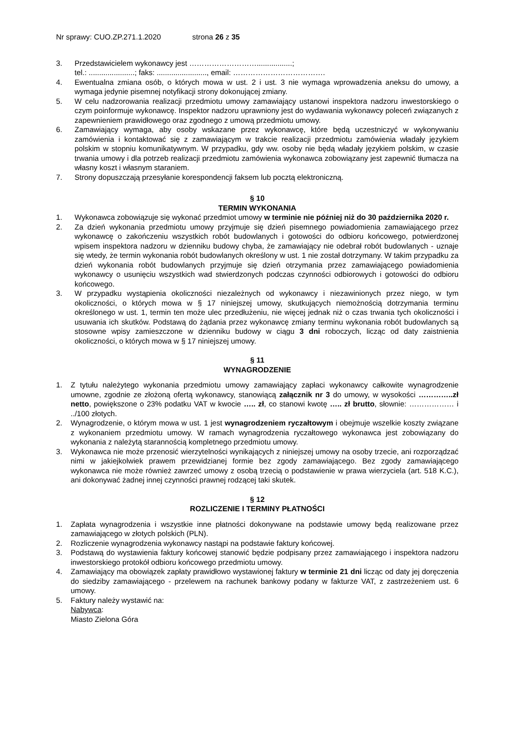Nr sprawy: CUO.ZP.271.1.2020 strona 26 z 35
3. Przedstawicielem wykonawcy jest ……………………….................;
tel.: ......................; faks: ........................, email: ……………………………….
4. Ewentualna zmiana osób, o których mowa w ust. 2 i ust. 3 nie wymaga wprowadzenia aneksu do umowy, a wymaga jedynie pisemnej notyfikacji strony dokonującej zmiany.
5. W celu nadzorowania realizacji przedmiotu umowy zamawiający ustanowi inspektora nadzoru inwestorskiego o czym poinformuje wykonawcę. Inspektor nadzoru uprawniony jest do wydawania wykonawcy poleceń związanych z zapewnieniem prawidłowego oraz zgodnego z umową przedmiotu umowy.
6. Zamawiający wymaga, aby osoby wskazane przez wykonawcę, które będą uczestniczyć w wykonywaniu zamówienia i kontaktować się z zamawiającym w trakcie realizacji przedmiotu zamówienia władały językiem polskim w stopniu komunikatywnym. W przypadku, gdy ww. osoby nie będą władały językiem polskim, w czasie trwania umowy i dla potrzeb realizacji przedmiotu zamówienia wykonawca zobowiązany jest zapewnić tłumacza na własny koszt i własnym staraniem.
7. Strony dopuszczają przesyłanie korespondencji faksem lub pocztą elektroniczną.
§ 10
TERMIN WYKONANIA
1. Wykonawca zobowiązuje się wykonać przedmiot umowy w terminie nie później niż do 30 października 2020 r.
2. Za dzień wykonania przedmiotu umowy przyjmuje się dzień pisemnego powiadomienia zamawiającego przez wykonawcę o zakończeniu wszystkich robót budowlanych i gotowości do odbioru końcowego, potwierdzonej wpisem inspektora nadzoru w dzienniku budowy chyba, że zamawiający nie odebrał robót budowlanych - uznaje się wtedy, że termin wykonania robót budowlanych określony w ust. 1 nie został dotrzymany. W takim przypadku za dzień wykonania robót budowlanych przyjmuje się dzień otrzymania przez zamawiającego powiadomienia wykonawcy o usunięciu wszystkich wad stwierdzonych podczas czynności odbiorowych i gotowości do odbioru końcowego.
3. W przypadku wystąpienia okoliczności niezależnych od wykonawcy i niezawinionych przez niego, w tym okoliczności, o których mowa w § 17 niniejszej umowy, skutkujących niemożnością dotrzymania terminu określonego w ust. 1, termin ten może ulec przedłużeniu, nie więcej jednak niż o czas trwania tych okoliczności i usuwania ich skutków. Podstawą do żądania przez wykonawcę zmiany terminu wykonania robót budowlanych są stosowne wpisy zamieszczone w dzienniku budowy w ciągu 3 dni roboczych, licząc od daty zaistnienia okoliczności, o których mowa w § 17 niniejszej umowy.
§ 11
WYNAGRODZENIE
1. Z tytułu należytego wykonania przedmiotu umowy zamawiający zapłaci wykonawcy całkowite wynagrodzenie umowne, zgodnie ze złożoną ofertą wykonawcy, stanowiącą załącznik nr 3 do umowy, w wysokości …………..zł netto, powiększone o 23% podatku VAT w kwocie ….. zł, co stanowi kwotę ….. zł brutto, słownie: ……………… i ../100 złotych.
2. Wynagrodzenie, o którym mowa w ust. 1 jest wynagrodzeniem ryczałtowym i obejmuje wszelkie koszty związane z wykonaniem przedmiotu umowy. W ramach wynagrodzenia ryczałtowego wykonawca jest zobowiązany do wykonania z należytą starannością kompletnego przedmiotu umowy.
3. Wykonawca nie może przenosić wierzytelności wynikających z niniejszej umowy na osoby trzecie, ani rozporządzać nimi w jakiejkolwiek prawem przewidzianej formie bez zgody zamawiającego. Bez zgody zamawiającego wykonawca nie może również zawrzeć umowy z osobą trzecią o podstawienie w prawa wierzyciela (art. 518 K.C.), ani dokonywać żadnej innej czynności prawnej rodzącej taki skutek.
§ 12
ROZLICZENIE I TERMINY PŁATNOŚCI
1. Zapłata wynagrodzenia i wszystkie inne płatności dokonywane na podstawie umowy będą realizowane przez zamawiającego w złotych polskich (PLN).
2. Rozliczenie wynagrodzenia wykonawcy nastąpi na podstawie faktury końcowej.
3. Podstawą do wystawienia faktury końcowej stanowić będzie podpisany przez zamawiającego i inspektora nadzoru inwestorskiego protokół odbioru końcowego przedmiotu umowy.
4. Zamawiający ma obowiązek zapłaty prawidłowo wystawionej faktury w terminie 21 dni licząc od daty jej doręczenia do siedziby zamawiającego - przelewem na rachunek bankowy podany w fakturze VAT, z zastrzeżeniem ust. 6 umowy.
5. Faktury należy wystawić na:
Nabywca:
Miasto Zielona Góra